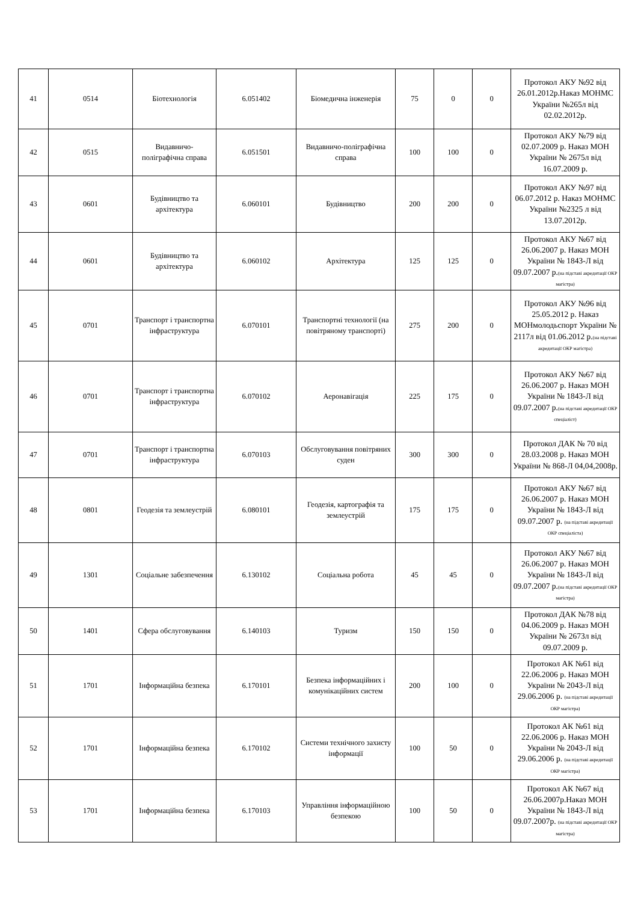| 41 | 0514 | Біотехнологія | 6.051402 | Біомедична інженерія | 75 | 0 | 0 | Протокол АКУ №92 від 26.01.2012р.Наказ МОНМС України №265л від 02.02.2012р. |
| 42 | 0515 | Видавничо-поліграфічна справа | 6.051501 | Видавничо-поліграфічна справа | 100 | 100 | 0 | Протокол АКУ №79 від 02.07.2009 р. Наказ МОН України № 2675л від 16.07.2009 р. |
| 43 | 0601 | Будівництво та архітектура | 6.060101 | Будівництво | 200 | 200 | 0 | Протокол АКУ №97 від 06.07.2012 р. Наказ МОНМС України №2325 л від 13.07.2012р. |
| 44 | 0601 | Будівництво та архітектура | 6.060102 | Архітектура | 125 | 125 | 0 | Протокол АКУ №67 від 26.06.2007 р. Наказ МОН України № 1843-Л від 09.07.2007 р. (на підставі акредитації ОКР магістра) |
| 45 | 0701 | Транспорт і транспортна інфраструктура | 6.070101 | Транспортні технології (на повітряному транспорті) | 275 | 200 | 0 | Протокол АКУ №96 від 25.05.2012 р. Наказ МОНмолодьспорт України № 2117л від 01.06.2012 р. (на підставі акредитації ОКР магістра) |
| 46 | 0701 | Транспорт і транспортна інфраструктура | 6.070102 | Аеронавігація | 225 | 175 | 0 | Протокол АКУ №67 від 26.06.2007 р. Наказ МОН України № 1843-Л від 09.07.2007 р. (на підставі акредитації ОКР спеціаліст) |
| 47 | 0701 | Транспорт і транспортна інфраструктура | 6.070103 | Обслуговування повітряних суден | 300 | 300 | 0 | Протокол ДАК № 70 від 28.03.2008 р. Наказ МОН України № 868-Л 04,04,2008р. |
| 48 | 0801 | Геодезія та землеустрій | 6.080101 | Геодезія, картографія та землеустрій | 175 | 175 | 0 | Протокол АКУ №67 від 26.06.2007 р. Наказ МОН України № 1843-Л від 09.07.2007 р. (на підставі акредитації ОКР спеціаліста) |
| 49 | 1301 | Соціальне забезпечення | 6.130102 | Соціальна робота | 45 | 45 | 0 | Протокол АКУ №67 від 26.06.2007 р. Наказ МОН України № 1843-Л від 09.07.2007 р. (на підставі акредитації ОКР магістра) |
| 50 | 1401 | Сфера обслуговування | 6.140103 | Туризм | 150 | 150 | 0 | Протокол ДАК №78 від 04.06.2009 р. Наказ МОН України № 2673л від 09.07.2009 р. |
| 51 | 1701 | Інформаційна безпека | 6.170101 | Безпека інформаційних і комунікаційних систем | 200 | 100 | 0 | Протокол АК №61 від 22.06.2006 р. Наказ МОН України № 2043-Л від 29.06.2006 р. (на підставі акредитації ОКР магістра) |
| 52 | 1701 | Інформаційна безпека | 6.170102 | Системи технічного захисту інформації | 100 | 50 | 0 | Протокол АК №61 від 22.06.2006 р. Наказ МОН України № 2043-Л від 29.06.2006 р. (на підставі акредитації ОКР магістра) |
| 53 | 1701 | Інформаційна безпека | 6.170103 | Управління інформаційною безпекою | 100 | 50 | 0 | Протокол АК №67 від 26.06.2007р.Наказ МОН України № 1843-Л від 09.07.2007р. (на підставі акредитації ОКР магістра) |